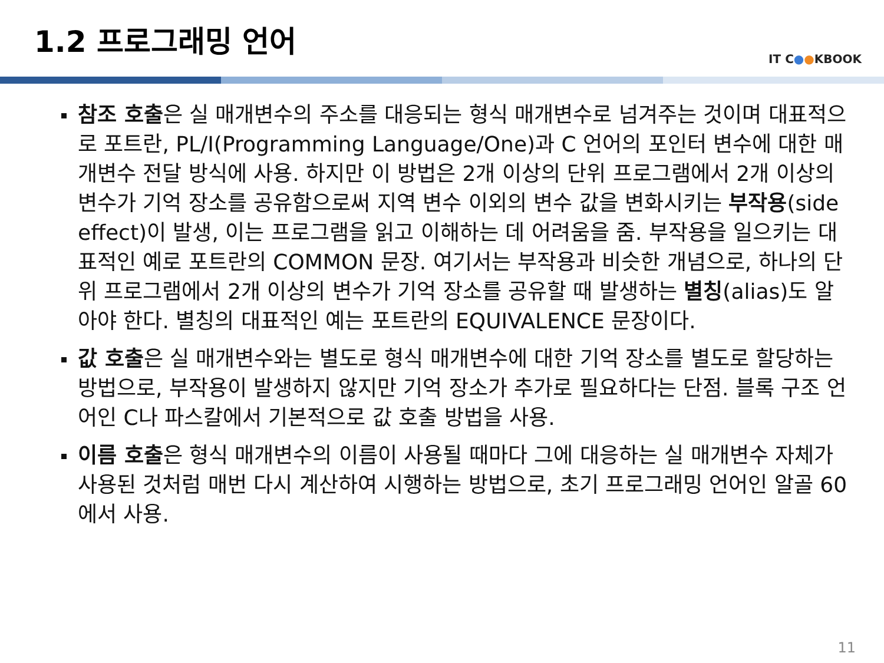1.2 프로그래밍 언어
IT C●●KBOOK
참조 호출은 실 매개변수의 주소를 대응되는 형식 매개변수로 넘겨주는 것이며 대표적으로 포트란, PL/I(Programming Language/One)과 C 언어의 포인터 변수에 대한 매개변수 전달 방식에 사용. 하지만 이 방법은 2개 이상의 단위 프로그램에서 2개 이상의 변수가 기억 장소를 공유함으로써 지역 변수 이외의 변수 값을 변화시키는 부작용(side effect)이 발생, 이는 프로그램을 읽고 이해하는 데 어려움을 줌. 부작용을 일으키는 대표적인 예로 포트란의 COMMON 문장. 여기서는 부작용과 비슷한 개념으로, 하나의 단위 프로그램에서 2개 이상의 변수가 기억 장소를 공유할 때 발생하는 별칭(alias)도 알아야 한다. 별칭의 대표적인 예는 포트란의 EQUIVALENCE 문장이다.
값 호출은 실 매개변수와는 별도로 형식 매개변수에 대한 기억 장소를 별도로 할당하는 방법으로, 부작용이 발생하지 않지만 기억 장소가 추가로 필요하다는 단점. 블록 구조 언어인 C나 파스칼에서 기본적으로 값 호출 방법을 사용.
이름 호출은 형식 매개변수의 이름이 사용될 때마다 그에 대응하는 실 매개변수 자체가 사용된 것처럼 매번 다시 계산하여 시행하는 방법으로, 초기 프로그래밍 언어인 알골 60에서 사용.
11